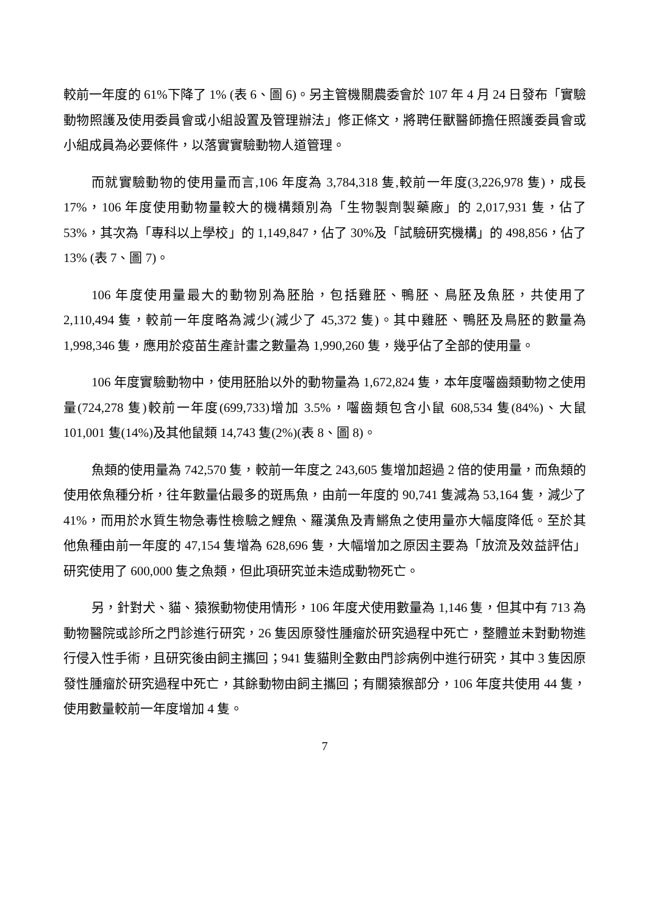較前一年度的 61%下降了 1% (表 6、圖 6)。另主管機關農委會於 107 年 4 月 24 日發布「實驗動物照護及使用委員會或小組設置及管理辦法」修正條文，將聘任獸醫師擔任照護委員會或小組成員為必要條件，以落實實驗動物人道管理。
而就實驗動物的使用量而言,106 年度為 3,784,318 隻,較前一年度(3,226,978 隻)，成長 17%，106 年度使用動物量較大的機構類別為「生物製劑製藥廠」的 2,017,931 隻，佔了 53%，其次為「專科以上學校」的 1,149,847，佔了 30%及「試驗研究機構」的 498,856，佔了 13% (表 7、圖 7)。
106 年度使用量最大的動物別為胚胎，包括雞胚、鴨胚、鳥胚及魚胚，共使用了 2,110,494 隻，較前一年度略為減少(減少了 45,372 隻)。其中雞胚、鴨胚及鳥胚的數量為 1,998,346 隻，應用於疫苗生產計畫之數量為 1,990,260 隻，幾乎佔了全部的使用量。
106 年度實驗動物中，使用胚胎以外的動物量為 1,672,824 隻，本年度囓齒類動物之使用量(724,278 隻)較前一年度(699,733)增加 3.5%，囓齒類包含小鼠 608,534 隻(84%)、大鼠 101,001 隻(14%)及其他鼠類 14,743 隻(2%)(表 8、圖 8)。
魚類的使用量為 742,570 隻，較前一年度之 243,605 隻增加超過 2 倍的使用量，而魚類的使用依魚種分析，往年數量佔最多的斑馬魚，由前一年度的 90,741 隻減為 53,164 隻，減少了 41%，而用於水質生物急毒性檢驗之鯉魚、羅漢魚及青鱂魚之使用量亦大幅度降低。至於其他魚種由前一年度的 47,154 隻增為 628,696 隻，大幅增加之原因主要為「放流及效益評估」研究使用了 600,000 隻之魚類，但此項研究並未造成動物死亡。
另，針對犬、貓、猿猴動物使用情形，106 年度犬使用數量為 1,146 隻，但其中有 713 為動物醫院或診所之門診進行研究，26 隻因原發性腫瘤於研究過程中死亡，整體並未對動物進行侵入性手術，且研究後由飼主攜回；941 隻貓則全數由門診病例中進行研究，其中 3 隻因原發性腫瘤於研究過程中死亡，其餘動物由飼主攜回；有關猿猴部分，106 年度共使用 44 隻，使用數量較前一年度增加 4 隻。
7